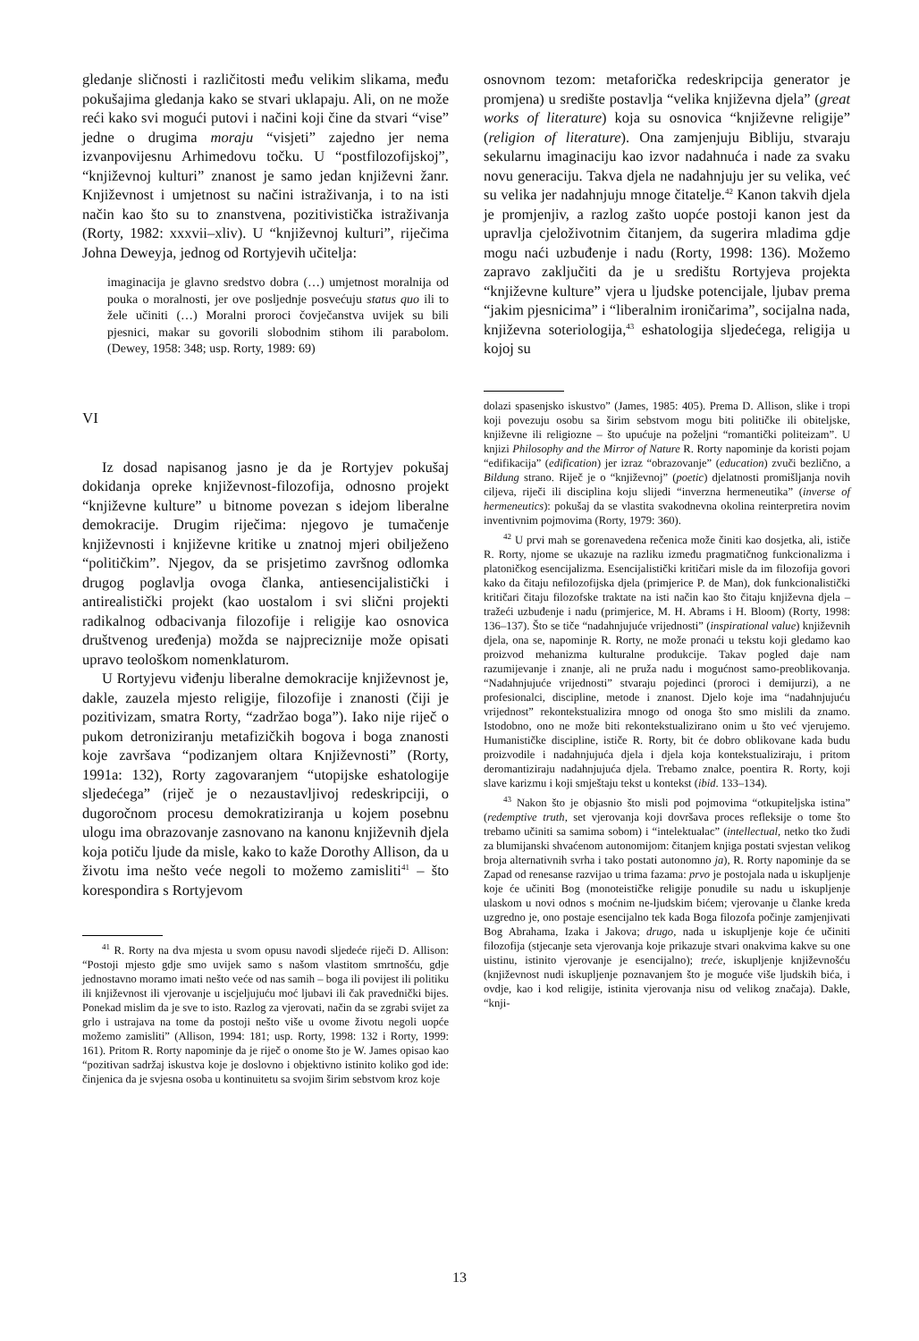gledanje sličnosti i različitosti među velikim slikama, među pokušajima gledanja kako se stvari uklapaju. Ali, on ne može reći kako svi mogući putovi i načini koji čine da stvari “vise” jedne o drugima moraju “visjeti” zajedno jer nema izvanpovijesnu Arhimedovu točku. U “postfilozofijskoj”, “književnoj kulturi” znanost je samo jedan književni žanr. Književnost i umjetnost su načini istraživanja, i to na isti način kao što su to znanstvena, pozitivistička istraživanja (Rorty, 1982: xxxvii–xliv). U “književnoj kulturi”, riječima Johna Deweyja, jednog od Rortyjevih učitelja:
imaginacija je glavno sredstvo dobra (…) umjetnost moralnija od pouka o moralnosti, jer ove posljednje posvećuju status quo ili to žele učiniti (…) Moralni proroci čovječanstva uvijek su bili pjesnici, makar su govorili slobodnim stihom ili parabolom. (Dewey, 1958: 348; usp. Rorty, 1989: 69)
VI
Iz dosad napisanog jasno je da je Rortyjev pokušaj dokidanja opreke književnost-filozofija, odnosno projekt “književne kulture” u bitnome povezan s idejom liberalne demokracije. Drugim riječima: njegovo je tumačenje književnosti i književne kritike u znatnoj mjeri obilježeno “političkim”. Njegov, da se prisjetimo završnog odlomka drugog poglavlja ovoga članka, antiesencijalistički i antirealistički projekt (kao uostalom i svi slični projekti radikalnog odbacivanja filozofije i religije kao osnovica društvenog uređenja) možda se najpreciznije može opisati upravo teološkom nomenklaturom.
U Rortyjevu viđenju liberalne demokracije književnost je, dakle, zauzela mjesto religije, filozofije i znanosti (čiji je pozitivizam, smatra Rorty, “zadržao boga”). Iako nije riječ o pukom detroniziranju metafizičkih bogova i boga znanosti koje završava “podizanjem oltara Književnosti” (Rorty, 1991a: 132), Rorty zagovaranjem “utopijske eshatologije sljedećega” (riječ je o nezaustavljivoj redeskripciji, o dugoročnom procesu demokratiziranja u kojem posebnu ulogu ima obrazovanje zasnovano na kanonu književnih djela koja potiču ljude da misle, kako to kaže Dorothy Allison, da u životu ima nešto veće negoli to možemo zamisliti<sup>41</sup> – što korespondira s Rortyjevom
<sup>41</sup> R. Rorty na dva mjesta u svom opusu navodi sljedeće riječi D. Allison: “Postoji mjesto gdje smo uvijek samo s našom vlastitom smrtnošću, gdje jednostavno moramo imati nešto veće od nas samih – boga ili povijest ili politiku ili književnost ili vjerovanje u iscjeljujuću moć ljubavi ili čak pravednički bijes. Ponekad mislim da je sve to isto. Razlog za vjerovati, način da se zgrabi svijet za grlo i ustrajava na tome da postoji nešto više u ovome životu negoli uopće možemo zamisliti” (Allison, 1994: 181; usp. Rorty, 1998: 132 i Rorty, 1999: 161). Pritom R. Rorty napominje da je riječ o onome što je W. James opisao kao “pozitivan sadržaj iskustva koje je doslovno i objektivno istinito koliko god ide: činjenica da je svjesna osoba u kontinuitetu sa svojim širim sebstvom kroz koje
osnovnom tezom: metaforička redeskripcija generator je promjena) u središte postavlja “velika književna djela” (great works of literature) koja su osnovica “književne religije” (religion of literature). Ona zamjenjuju Bibliju, stvaraju sekularnu imaginaciju kao izvor nadahnuća i nade za svaku novu generaciju. Takva djela ne nadahnjuju jer su velika, već su velika jer nadahnjuju mnoge čitatelje.<sup>42</sup> Kanon takvih djela je promjenjiv, a razlog zašto uopće postoji kanon jest da upravlja cjeloživotnim čitanjem, da sugerira mladima gdje mogu naći uzbuđenje i nadu (Rorty, 1998: 136). Možemo zapravo zaključiti da je u središtu Rortyjeva projekta “književne kulture” vjera u ljudske potencijale, ljubav prema “jakim pjesnicima” i “liberalnim ironičarima”, socijalna nada, književna soteriologija,<sup>43</sup> eshatologija sljedećega, religija u kojoj su
dolazi spasenjsko iskustvo” (James, 1985: 405). Prema D. Allison, slike i tropi koji povezuju osobu sa širim sebstvom mogu biti političke ili obiteljske, književne ili religiozne – što upućuje na poželjni “romantički politeizam”. U knjizi Philosophy and the Mirror of Nature R. Rorty napominje da koristi pojam “edifikacija” (edification) jer izraz “obrazovanje” (education) zvuči bezlično, a Bildung strano. Riječ je o “književnoj” (poetic) djelatnosti promišljanja novih ciljeva, riječi ili disciplina koju slijedi “inverzna hermeneutika” (inverse of hermeneutics): pokušaj da se vlastita svakodnevna okolina reinterpretira novim inventivnim pojmovima (Rorty, 1979: 360).
<sup>42</sup> U prvi mah se gorenavedena rečenica može činiti kao dosjetka, ali, ističe R. Rorty, njome se ukazuje na razliku između pragmatičnog funkcionalizma i platoničkog esencijalizma. Esencijalistički kritičari misle da im filozofija govori kako da čitaju nefilozofijska djela (primjerice P. de Man), dok funkcionalistički kritičari čitaju filozofske traktate na isti način kao što čitaju književna djela – tražeći uzbuđenje i nadu (primjerice, M. H. Abrams i H. Bloom) (Rorty, 1998: 136–137). Što se tiče “nadahnjujuće vrijednosti” (inspirational value) književnih djela, ona se, napominje R. Rorty, ne može pronaći u tekstu koji gledamo kao proizvod mehanizma kulturalne produkcije. Takav pogled daje nam razumijevanje i znanje, ali ne pruža nadu i mogućnost samo-preoblikovanja. “Nadahnjujuće vrijednosti” stvaraju pojedinci (proroci i demijurzi), a ne profesionalci, discipline, metode i znanost. Djelo koje ima “nadahnjujuću vrijednost” rekontekstualizira mnogo od onoga što smo mislili da znamo. Istodobno, ono ne može biti rekontekstualizirano onim u što već vjerujemo. Humanističke discipline, ističe R. Rorty, bit će dobro oblikovane kada budu proizvodile i nadahnjujuća djela i djela koja kontekstualiziraju, i pritom deromantiziraju nadahnjujuća djela. Trebamo znalce, poentira R. Rorty, koji slave karizmu i koji smještaju tekst u kontekst (ibid. 133–134).
<sup>43</sup> Nakon što je objasnio što misli pod pojmovima “otkupiteljska istina” (redemptive truth, set vjerovanja koji dovršava proces refleksije o tome što trebamo učiniti sa samima sobom) i “intelektualac” (intellectual, netko tko žudi za blumijanski shvaćenom autonomijom: čitanjem knjiga postati svjestan velikog broja alternativnih svrha i tako postati autonomno ja), R. Rorty napominje da se Zapad od renesanse razvijao u trima fazama: prvo je postojala nada u iskupljenje koje će učiniti Bog (monoteističke religije ponudile su nadu u iskupljenje ulaskom u novi odnos s moćnim ne-ljudskim bićem; vjerovanje u članke kreda uzgredno je, ono postaje esencijalno tek kada Boga filozofa počinje zamjenjivati Bog Abrahama, Izaka i Jakova; drugo, nada u iskupljenje koje će učiniti filozofija (stjecanje seta vjerovanja koje prikazuje stvari onakvima kakve su one uistinu, istinito vjerovanje je esencijalno); treće, iskupljenje književnošću (književnost nudi iskupljenje poznavanjem što je moguće više ljudskih bića, i ovdje, kao i kod religije, istinita vjerovanja nisu od velikog značaja). Dakle, “knji-
13